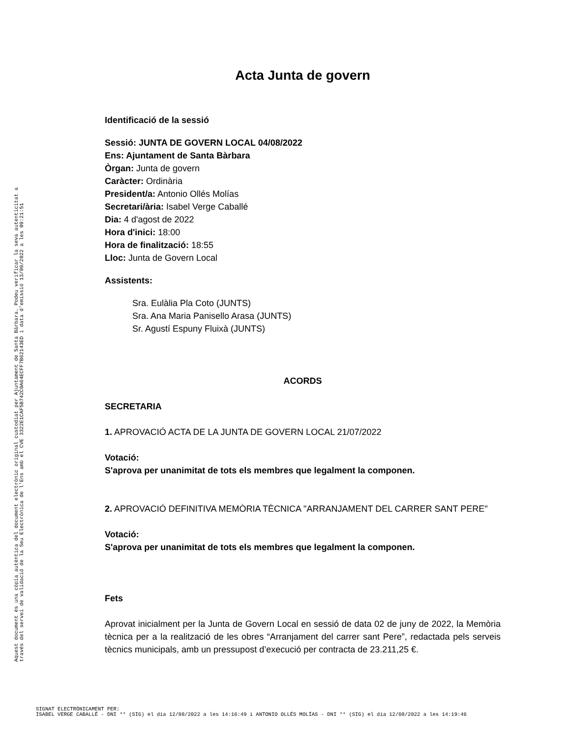Acta Junta de govern
Identificació de la sessió
Sessió: JUNTA DE GOVERN LOCAL 04/08/2022
Ens: Ajuntament de Santa Bàrbara
Òrgan: Junta de govern
Caràcter: Ordinària
President/a: Antonio Ollés Molías
Secretari/ària: Isabel Verge Caballé
Dia: 4 d'agost de 2022
Hora d'inici: 18:00
Hora de finalització: 18:55
Lloc: Junta de Govern Local
Assistents:
Sra. Eulàlia Pla Coto (JUNTS)
Sra. Ana Maria Panisello Arasa (JUNTS)
Sr. Agustí Espuny Fluixà (JUNTS)
ACORDS
SECRETARIA
1. APROVACIÓ ACTA DE LA JUNTA DE GOVERN LOCAL 21/07/2022
Votació:
S'aprova per unanimitat de tots els membres que legalment la componen.
2. APROVACIÓ DEFINITIVA MEMÒRIA TÈCNICA "ARRANJAMENT DEL CARRER SANT PERE"
Votació:
S'aprova per unanimitat de tots els membres que legalment la componen.
Fets
Aprovat inicialment per la Junta de Govern Local en sessió de data 02 de juny de 2022, la Memòria tècnica per a la realització de les obres “Arranjament del carrer sant Pere”, redactada pels serveis tècnics municipals, amb un pressupost d’execució per contracta de 23.211,25 €.
Aquest document és una còpia autèntica del document electrònic original custodiat per Ajuntament de Santa Bàrbara. Podeu verificar la seva autenticitat a
través del servei de validació de la Seu Electrònica de l'Ens amb el CVE 3322E1CAF5B742C0A64ECFF7B62143ED i data d'emissió 13/09/2022 a les 09:21:51
SIGNAT ELECTRÒNICAMENT PER:
ISABEL VERGE CABALLÉ - DNI ** (SIG) el dia 12/08/2022 a les 14:16:49 i ANTONIO OLLÉS MOLÍAS - DNI ** (SIG) el dia 12/08/2022 a les 14:19:46